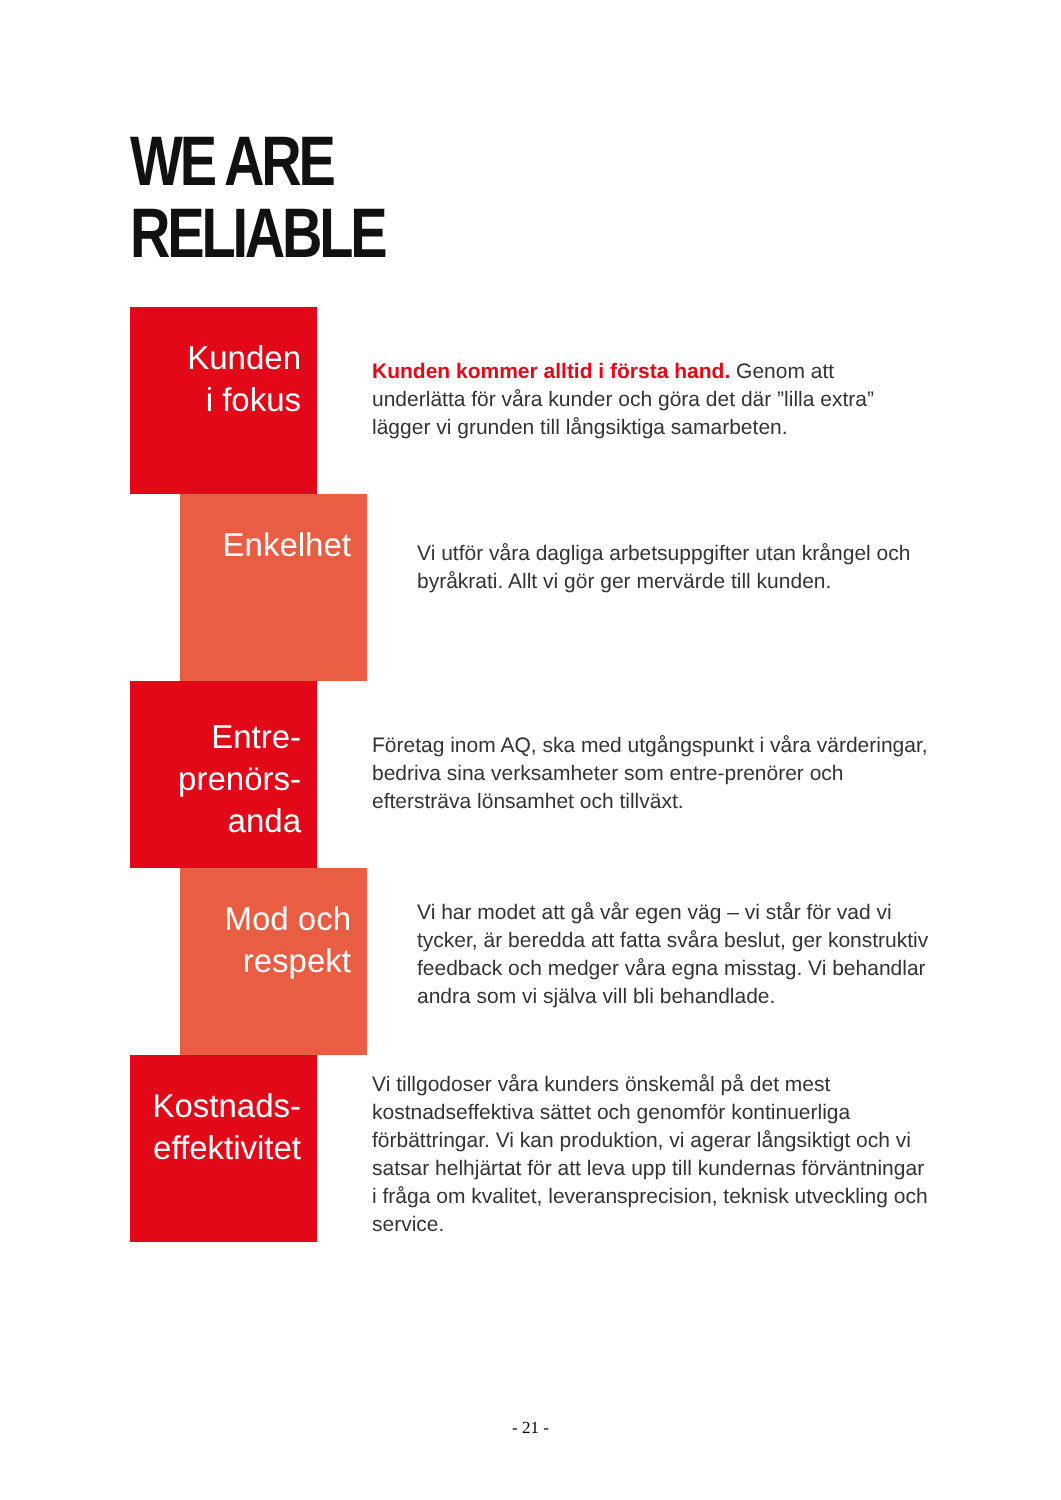WE ARE
RELIABLE
Kunden
i fokus
Kunden kommer alltid i första hand. Genom att underlätta för våra kunder och göra det där ”lilla extra” lägger vi grunden till långsiktiga samarbeten.
Enkelhet
Vi utför våra dagliga arbetsuppgifter utan krångel och byråkrati. Allt vi gör ger mervärde till kunden.
Entre-
prenörs-
anda
Företag inom AQ, ska med utgångspunkt i våra värderingar, bedriva sina verksamheter som entre-prenörer och eftersträva lönsamhet och tillväxt.
Mod och
respekt
Vi har modet att gå vår egen väg – vi står för vad vi tycker, är beredda att fatta svåra beslut, ger konstruktiv feedback och medger våra egna misstag. Vi behandlar andra som vi själva vill bli behandlade.
Kostnads-
effektivitet
Vi tillgodoser våra kunders önskemål på det mest kostnadseffektiva sättet och genomför kontinuerliga förbättringar. Vi kan produktion, vi agerar långsiktigt och vi satsar helhjärtat för att leva upp till kundernas förväntningar i fråga om kvalitet, leveransprecision, teknisk utveckling och service.
- 21 -